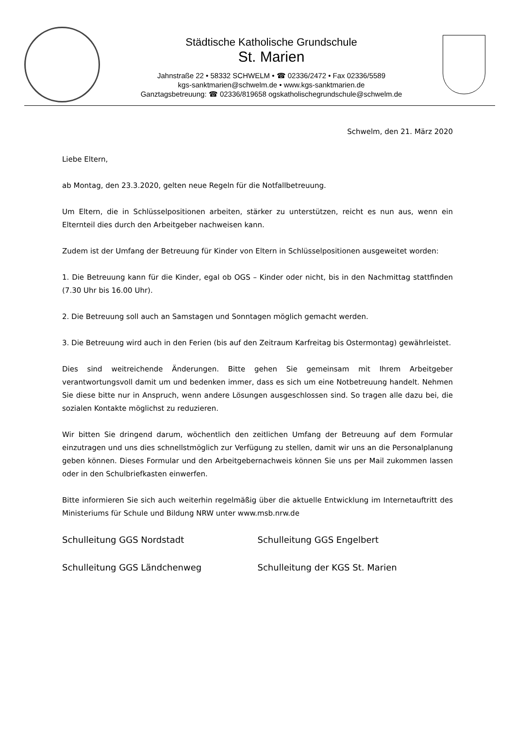Städtische Katholische Grundschule
St. Marien
Jahnstraße 22 • 58332 SCHWELM • ☎ 02336/2472 • Fax 02336/5589
kgs-sanktmarien@schwelm.de • www.kgs-sanktmarien.de
Ganztagsbetreuung: ☎ 02336/819658 ogskatholischegrundschule@schwelm.de
Schwelm, den 21. März 2020
Liebe Eltern,
ab Montag, den 23.3.2020, gelten neue Regeln für die Notfallbetreuung.
Um Eltern, die in Schlüsselpositionen arbeiten, stärker zu unterstützen, reicht es nun aus, wenn ein Elternteil dies durch den Arbeitgeber nachweisen kann.
Zudem ist der Umfang der Betreuung für Kinder von Eltern in Schlüsselpositionen ausgeweitet worden:
1. Die Betreuung kann für die Kinder, egal ob OGS – Kinder oder nicht, bis in den Nachmittag stattfinden (7.30 Uhr bis 16.00 Uhr).
2. Die Betreuung soll auch an Samstagen und Sonntagen möglich gemacht werden.
3. Die Betreuung wird auch in den Ferien (bis auf den Zeitraum Karfreitag bis Ostermontag) gewährleistet.
Dies sind weitreichende Änderungen. Bitte gehen Sie gemeinsam mit Ihrem Arbeitgeber verantwortungsvoll damit um und bedenken immer, dass es sich um eine Notbetreuung handelt. Nehmen Sie diese bitte nur in Anspruch, wenn andere Lösungen ausgeschlossen sind. So tragen alle dazu bei, die sozialen Kontakte möglichst zu reduzieren.
Wir bitten Sie dringend darum, wöchentlich den zeitlichen Umfang der Betreuung auf dem Formular einzutragen und uns dies schnellstmöglich zur Verfügung zu stellen, damit wir uns an die Personalplanung geben können. Dieses Formular und den Arbeitgebernachweis können Sie uns per Mail zukommen lassen oder in den Schulbriefkasten einwerfen.
Bitte informieren Sie sich auch weiterhin regelmäßig über die aktuelle Entwicklung im Internetauftritt des Ministeriums für Schule und Bildung NRW unter www.msb.nrw.de
Schulleitung GGS Nordstadt Schulleitung GGS Engelbert
Schulleitung GGS Ländchenweg Schulleitung der KGS St. Marien